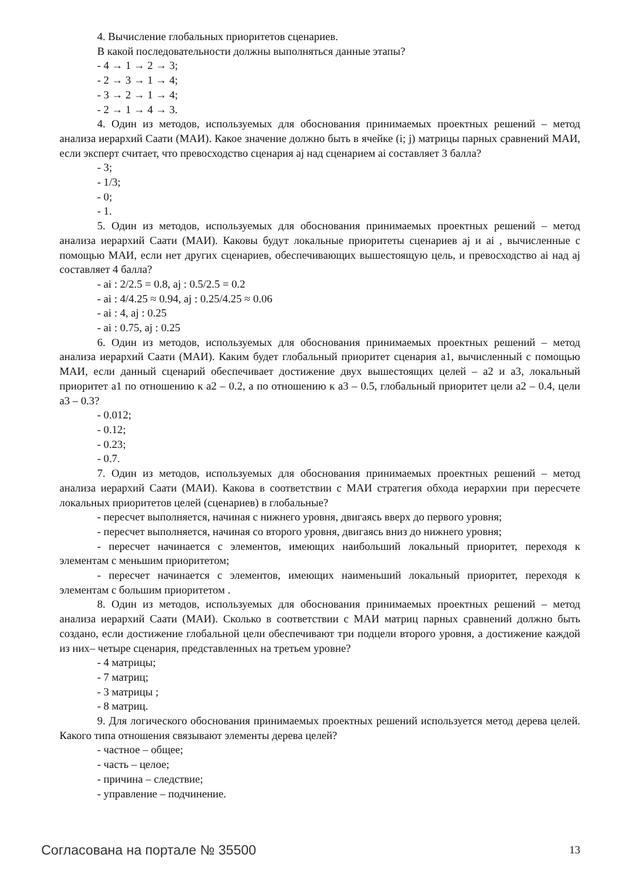4. Вычисление глобальных приоритетов сценариев.
В какой последовательности должны выполняться данные этапы?
- 4 → 1 → 2 → 3;
- 2 → 3 → 1 → 4;
- 3 → 2 → 1 → 4;
- 2 → 1 → 4 → 3.
4. Один из методов, используемых для обоснования принимаемых проектных решений – метод анализа иерархий Саати (МАИ). Какое значение должно быть в ячейке (i; j) матрицы парных сравнений МАИ, если эксперт считает, что превосходство сценария aj над сценарием ai составляет 3 балла?
- 3;
- 1/3;
- 0;
- 1.
5. Один из методов, используемых для обоснования принимаемых проектных решений – метод анализа иерархий Саати (МАИ). Каковы будут локальные приоритеты сценариев aj и ai , вычисленные с помощью МАИ, если нет других сценариев, обеспечивающих вышестоящую цель, и превосходство ai над aj составляет 4 балла?
- ai : 2/2.5 = 0.8, aj : 0.5/2.5 = 0.2
- ai : 4/4.25 ≈ 0.94, aj : 0.25/4.25 ≈ 0.06
- ai : 4, aj : 0.25
- ai : 0.75, aj : 0.25
6. Один из методов, используемых для обоснования принимаемых проектных решений – метод анализа иерархий Саати (МАИ). Каким будет глобальный приоритет сценария a1, вычисленный с помощью МАИ, если данный сценарий обеспечивает достижение двух вышестоящих целей – a2 и a3, локальный приоритет a1 по отношению к a2 – 0.2, а по отношению к a3 – 0.5, глобальный приоритет цели a2 – 0.4, цели a3 – 0.3?
- 0.012;
- 0.12;
- 0.23;
- 0.7.
7. Один из методов, используемых для обоснования принимаемых проектных решений – метод анализа иерархий Саати (МАИ). Какова в соответствии с МАИ стратегия обхода иерархии при пересчете локальных приоритетов целей (сценариев) в глобальные?
- пересчет выполняется, начиная с нижнего уровня, двигаясь вверх до первого уровня;
- пересчет выполняется, начиная со второго уровня, двигаясь вниз до нижнего уровня;
- пересчет начинается с элементов, имеющих наибольший локальный приоритет, переходя к элементам с меньшим приоритетом;
- пересчет начинается с элементов, имеющих наименьший локальный приоритет, переходя к элементам с большим приоритетом .
8. Один из методов, используемых для обоснования принимаемых проектных решений – метод анализа иерархий Саати (МАИ). Сколько в соответствии с МАИ матриц парных сравнений должно быть создано, если достижение глобальной цели обеспечивают три подцели второго уровня, а достижение каждой из них– четыре сценария, представленных на третьем уровне?
- 4 матрицы;
- 7 матриц;
- 3 матрицы ;
- 8 матриц.
9. Для логического обоснования принимаемых проектных решений используется метод дерева целей. Какого типа отношения связывают элементы дерева целей?
- частное – общее;
- часть – целое;
- причина – следствие;
- управление – подчинение.
Согласована на портале № 35500 13